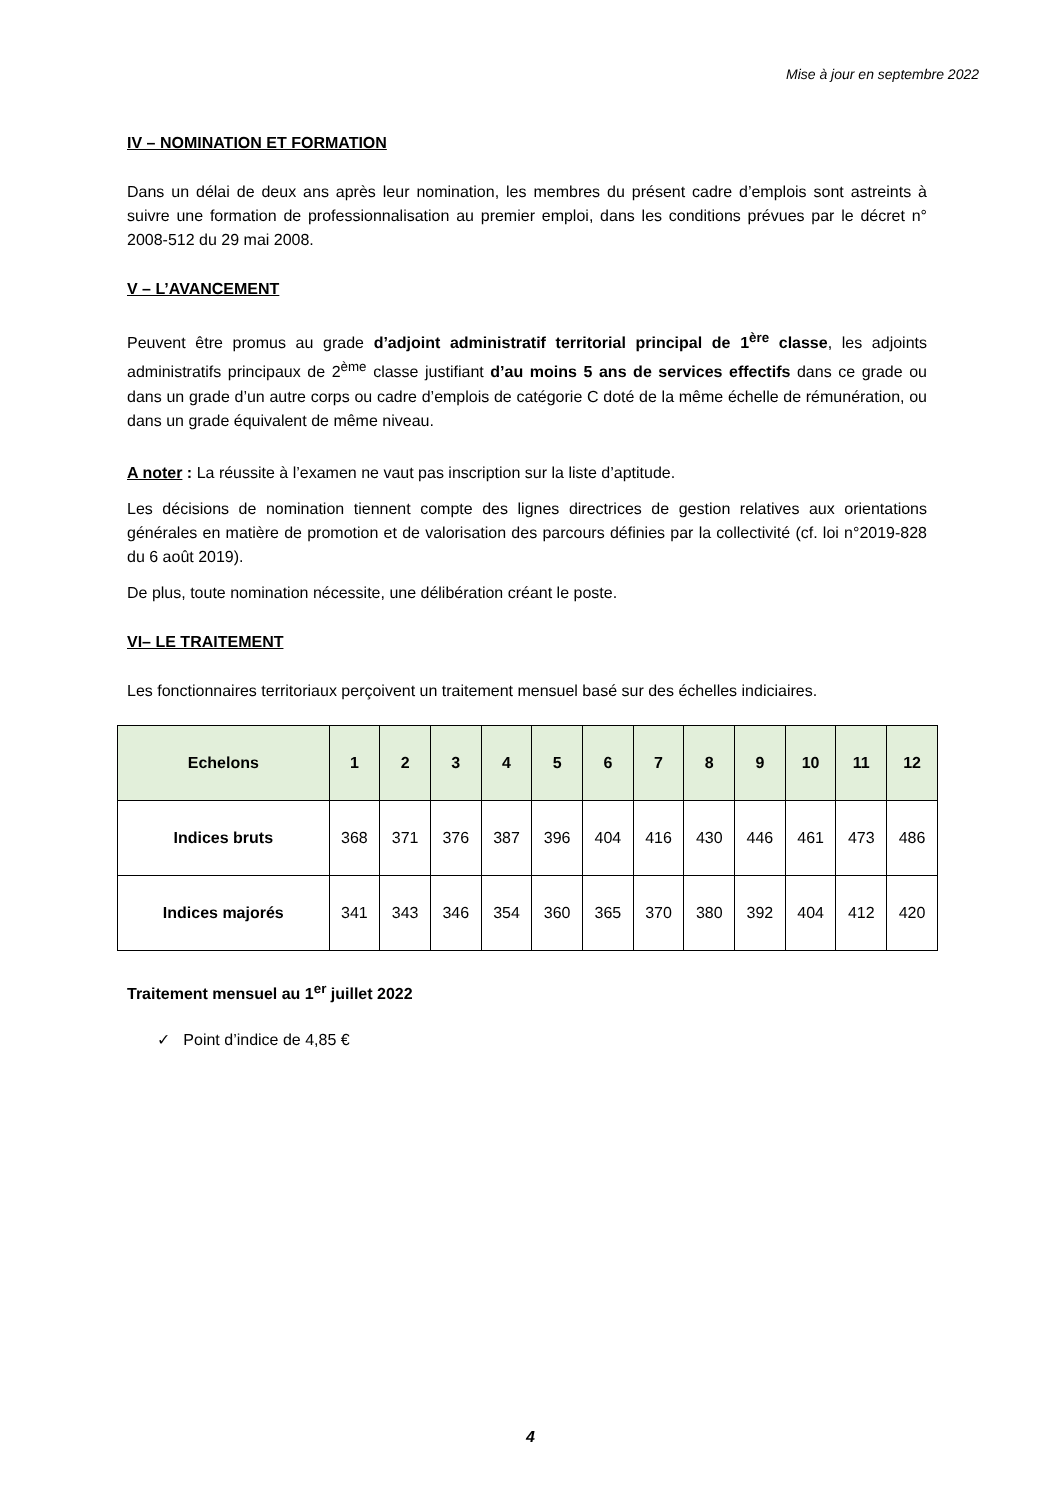Mise à jour en septembre 2022
IV – NOMINATION ET FORMATION
Dans un délai de deux ans après leur nomination, les membres du présent cadre d’emplois sont astreints à suivre une formation de professionnalisation au premier emploi, dans les conditions prévues par le décret n° 2008-512 du 29 mai 2008.
V – L’AVANCEMENT
Peuvent être promus au grade d’adjoint administratif territorial principal de 1<sup>ère</sup> classe, les adjoints administratifs principaux de 2<sup>ème</sup> classe justifiant d’au moins 5 ans de services effectifs dans ce grade ou dans un grade d’un autre corps ou cadre d’emplois de catégorie C doté de la même échelle de rémunération, ou dans un grade équivalent de même niveau.
A noter : La réussite à l’examen ne vaut pas inscription sur la liste d’aptitude.
Les décisions de nomination tiennent compte des lignes directrices de gestion relatives aux orientations générales en matière de promotion et de valorisation des parcours définies par la collectivité (cf. loi n°2019-828 du 6 août 2019).
De plus, toute nomination nécessite, une délibération créant le poste.
VI– LE TRAITEMENT
Les fonctionnaires territoriaux perçoivent un traitement mensuel basé sur des échelles indiciaires.
| Echelons | 1 | 2 | 3 | 4 | 5 | 6 | 7 | 8 | 9 | 10 | 11 | 12 |
| --- | --- | --- | --- | --- | --- | --- | --- | --- | --- | --- | --- | --- |
| Indices bruts | 368 | 371 | 376 | 387 | 396 | 404 | 416 | 430 | 446 | 461 | 473 | 486 |
| Indices majorés | 341 | 343 | 346 | 354 | 360 | 365 | 370 | 380 | 392 | 404 | 412 | 420 |
Traitement mensuel au 1<sup>er</sup> juillet 2022
✓ Point d’indice de 4,85 €
4